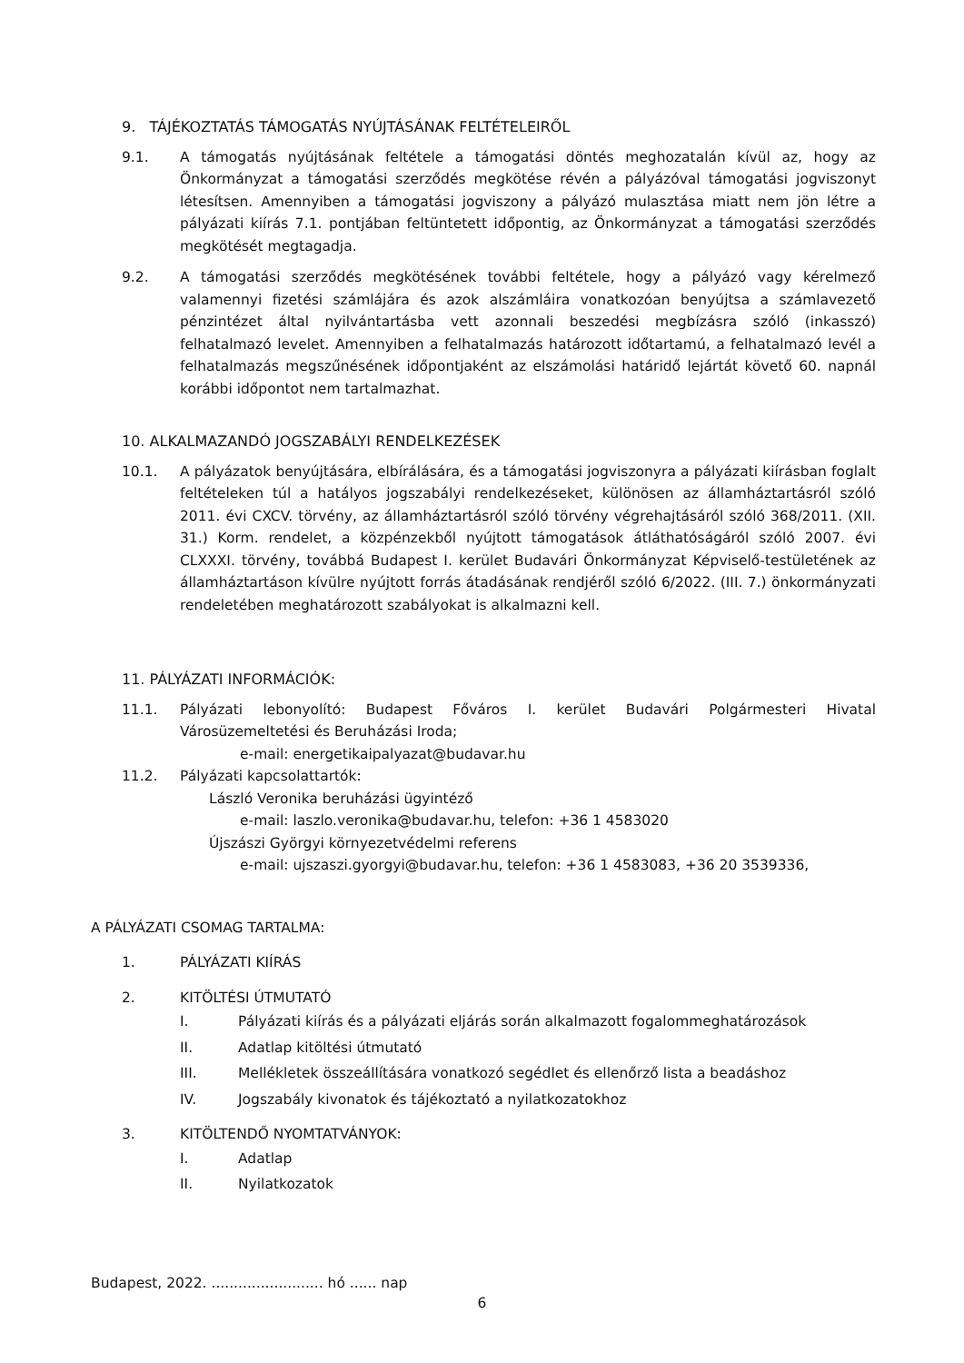9. TÁJÉKOZTATÁS TÁMOGATÁS NYÚJTÁSÁNAK FELTÉTELEIRŐL
9.1. A támogatás nyújtásának feltétele a támogatási döntés meghozatalán kívül az, hogy az Önkormányzat a támogatási szerződés megkötése révén a pályázóval támogatási jogviszonyt létesítsen. Amennyiben a támogatási jogviszony a pályázó mulasztása miatt nem jön létre a pályázati kiírás 7.1. pontjában feltüntetett időpontig, az Önkormányzat a támogatási szerződés megkötését megtagadja.
9.2. A támogatási szerződés megkötésének további feltétele, hogy a pályázó vagy kérelmező valamennyi fizetési számlájára és azok alszámláira vonatkozóan benyújtsa a számlavezető pénzintézet által nyilvántartásba vett azonnali beszedési megbízásra szóló (inkasszó) felhatalmazó levelet. Amennyiben a felhatalmazás határozott időtartamú, a felhatalmazó levél a felhatalmazás megszűnésének időpontjaként az elszámolási határidő lejártát követő 60. napnál korábbi időpontot nem tartalmazhat.
10. ALKALMAZANDÓ JOGSZABÁLYI RENDELKEZÉSEK
10.1. A pályázatok benyújtására, elbírálására, és a támogatási jogviszonyra a pályázati kiírásban foglalt feltételeken túl a hatályos jogszabályi rendelkezéseket, különösen az államháztartásról szóló 2011. évi CXCV. törvény, az államháztartásról szóló törvény végrehajtásáról szóló 368/2011. (XII. 31.) Korm. rendelet, a közpénzekből nyújtott támogatások átláthatóságáról szóló 2007. évi CLXXXI. törvény, továbbá Budapest I. kerület Budavári Önkormányzat Képviselő-testületének az államháztartáson kívülre nyújtott forrás átadásának rendjéről szóló 6/2022. (III. 7.) önkormányzati rendeletében meghatározott szabályokat is alkalmazni kell.
11. PÁLYÁZATI INFORMÁCIÓK:
11.1. Pályázati lebonyolító: Budapest Főváros I. kerület Budavári Polgármesteri Hivatal Városüzemeltetési és Beruházási Iroda;
e-mail: energetikaipalyazat@budavar.hu
11.2. Pályázati kapcsolattartók:
László Veronika beruházási ügyintéző
e-mail: laszlo.veronika@budavar.hu, telefon: +36 1 4583020
Újszászi Györgyi környezetvédelmi referens
e-mail: ujszaszi.gyorgyi@budavar.hu, telefon: +36 1 4583083, +36 20 3539336,
A PÁLYÁZATI CSOMAG TARTALMA:
1. PÁLYÁZATI KIÍRÁS
2. KITÖLTÉSI ÚTMUTATÓ
I. Pályázati kiírás és a pályázati eljárás során alkalmazott fogalommeghatározások
II. Adatlap kitöltési útmutató
III. Mellékletek összeállítására vonatkozó segédlet és ellenőrző lista a beadáshoz
IV. Jogszabály kivonatok és tájékoztató a nyilatkozatokhoz
3. KITÖLTENDŐ NYOMTATVÁNYOK:
I. Adatlap
II. Nyilatkozatok
Budapest, 2022. ......................... hó ...... nap
6